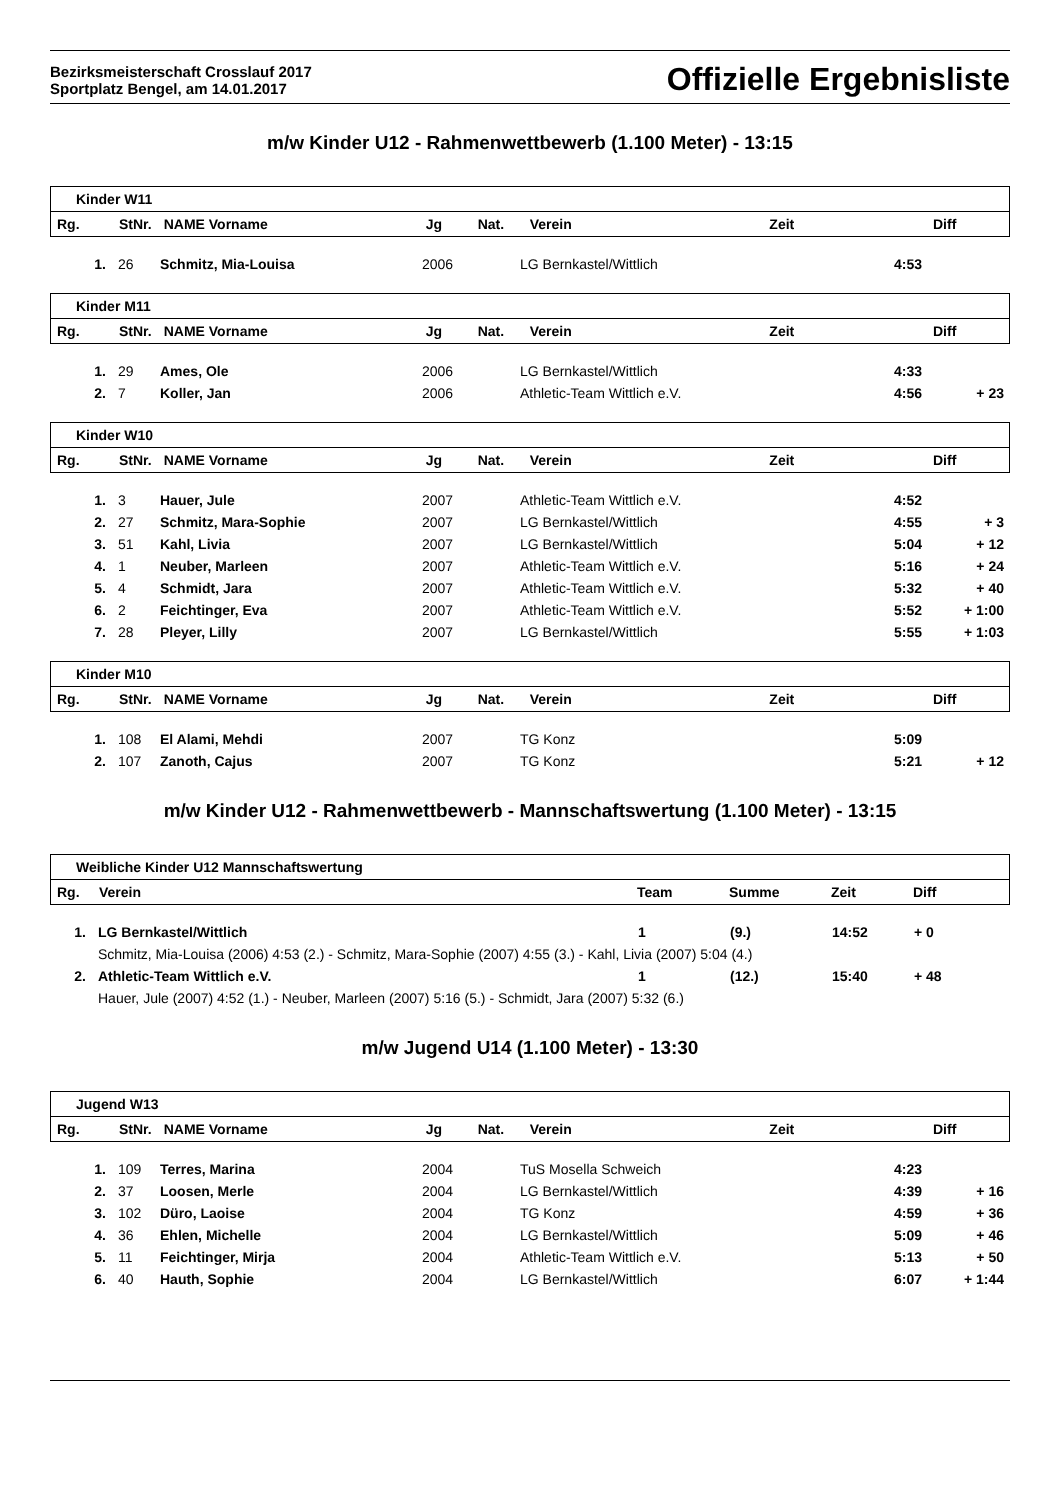Bezirksmeisterschaft Crosslauf 2017
Sportplatz Bengel, am 14.01.2017
Offizielle Ergebnisliste
m/w Kinder U12 - Rahmenwettbewerb (1.100 Meter) - 13:15
| Kinder W11 | | | | | | | |
| Rg. | StNr. | NAME Vorname | Jg | Nat. | Verein | Zeit | Diff |
| 1. | 26 | Schmitz, Mia-Louisa | 2006 | LG Bernkastel/Wittlich | 4:53 | |
| Kinder M11 | | | | | | | |
| Rg. | StNr. | NAME Vorname | Jg | Nat. | Verein | Zeit | Diff |
| 1. | 29 | Ames, Ole | 2006 | LG Bernkastel/Wittlich | 4:33 | |
| 2. | 7 | Koller, Jan | 2006 | Athletic-Team Wittlich e.V. | 4:56 | + 23 |
| Kinder W10 | | | | | | | |
| Rg. | StNr. | NAME Vorname | Jg | Nat. | Verein | Zeit | Diff |
| 1. | 3 | Hauer, Jule | 2007 | Athletic-Team Wittlich e.V. | 4:52 | |
| 2. | 27 | Schmitz, Mara-Sophie | 2007 | LG Bernkastel/Wittlich | 4:55 | + 3 |
| 3. | 51 | Kahl, Livia | 2007 | LG Bernkastel/Wittlich | 5:04 | + 12 |
| 4. | 1 | Neuber, Marleen | 2007 | Athletic-Team Wittlich e.V. | 5:16 | + 24 |
| 5. | 4 | Schmidt, Jara | 2007 | Athletic-Team Wittlich e.V. | 5:32 | + 40 |
| 6. | 2 | Feichtinger, Eva | 2007 | Athletic-Team Wittlich e.V. | 5:52 | + 1:00 |
| 7. | 28 | Pleyer, Lilly | 2007 | LG Bernkastel/Wittlich | 5:55 | + 1:03 |
| Kinder M10 | | | | | | | |
| Rg. | StNr. | NAME Vorname | Jg | Nat. | Verein | Zeit | Diff |
| 1. | 108 | El Alami, Mehdi | 2007 | TG Konz | 5:09 | |
| 2. | 107 | Zanoth, Cajus | 2007 | TG Konz | 5:21 | + 12 |
m/w Kinder U12 - Rahmenwettbewerb - Mannschaftswertung (1.100 Meter) - 13:15
| Weibliche Kinder U12 Mannschaftswertung | | | | | |
| Rg. | Verein | Team | Summe | Zeit | Diff |
| 1. | LG Bernkastel/Wittlich | 1 | (9.) | 14:52 | + 0 |
| | Schmitz, Mia-Louisa (2006) 4:53 (2.) - Schmitz, Mara-Sophie (2007) 4:55 (3.) - Kahl, Livia (2007) 5:04 (4.) | | | | |
| 2. | Athletic-Team Wittlich e.V. | 1 | (12.) | 15:40 | + 48 |
| | Hauer, Jule (2007) 4:52 (1.) - Neuber, Marleen (2007) 5:16 (5.) - Schmidt, Jara (2007) 5:32 (6.) | | | | |
m/w Jugend U14 (1.100 Meter) - 13:30
| Jugend W13 | | | | | | | |
| Rg. | StNr. | NAME Vorname | Jg | Nat. | Verein | Zeit | Diff |
| 1. | 109 | Terres, Marina | 2004 | TuS Mosella Schweich | 4:23 | |
| 2. | 37 | Loosen, Merle | 2004 | LG Bernkastel/Wittlich | 4:39 | + 16 |
| 3. | 102 | Düro, Laoise | 2004 | TG Konz | 4:59 | + 36 |
| 4. | 36 | Ehlen, Michelle | 2004 | LG Bernkastel/Wittlich | 5:09 | + 46 |
| 5. | 11 | Feichtinger, Mirja | 2004 | Athletic-Team Wittlich e.V. | 5:13 | + 50 |
| 6. | 40 | Hauth, Sophie | 2004 | LG Bernkastel/Wittlich | 6:07 | + 1:44 |